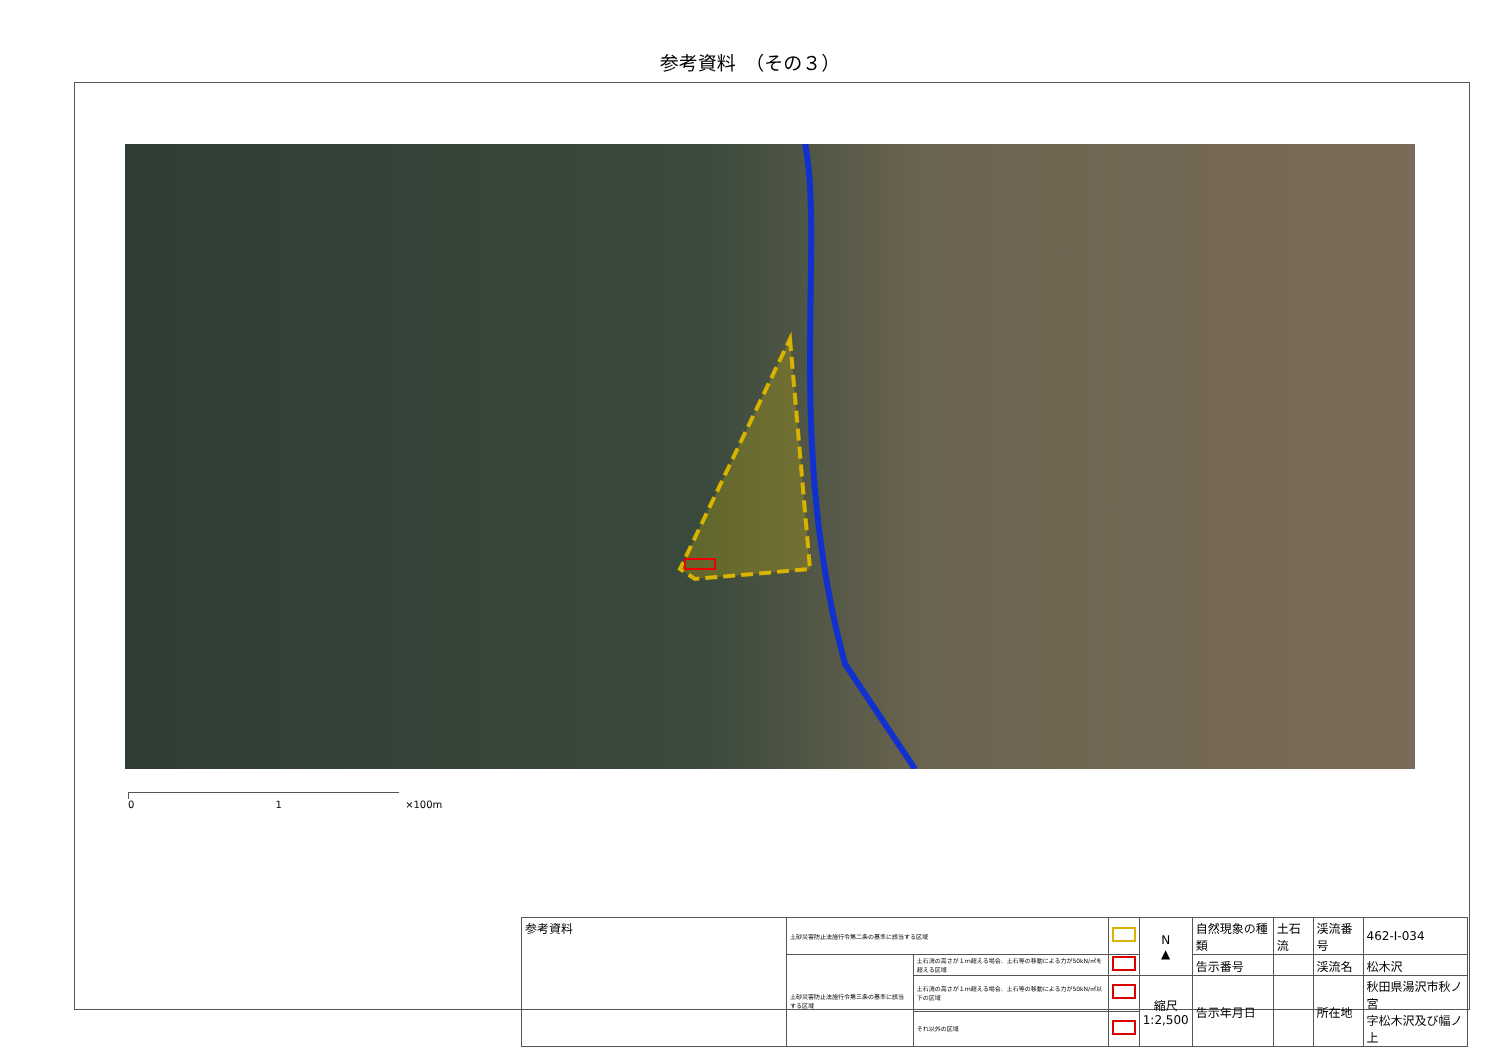参考資料　（その３）
0 1 ×100m
| 参考資料 | 土砂災害防止法施行令第二条の基準に該当する区域 | | | N ▲ | 自然現象の種類 | 土石流 | 渓流番号 | 462-Ⅰ-034 |
| | 土砂災害防止法施行令第三条の基準に該当する区域 | 土石流の高さが１ｍ超える場合、土石等の移動による力が50kN/㎡を超える区域 | | | 告示番号 | | 渓流名 | 松木沢 |
| | | 土石流の高さが１ｍ超える場合、土石等の移動による力が50kN/㎡以下の区域 | | 縮尺 1:2,500 | 告示年月日 | | 所在地 | 秋田県湯沢市秋ノ宮 字松木沢及び幅ノ上 |
| | | それ以外の区域 | | | | | | |